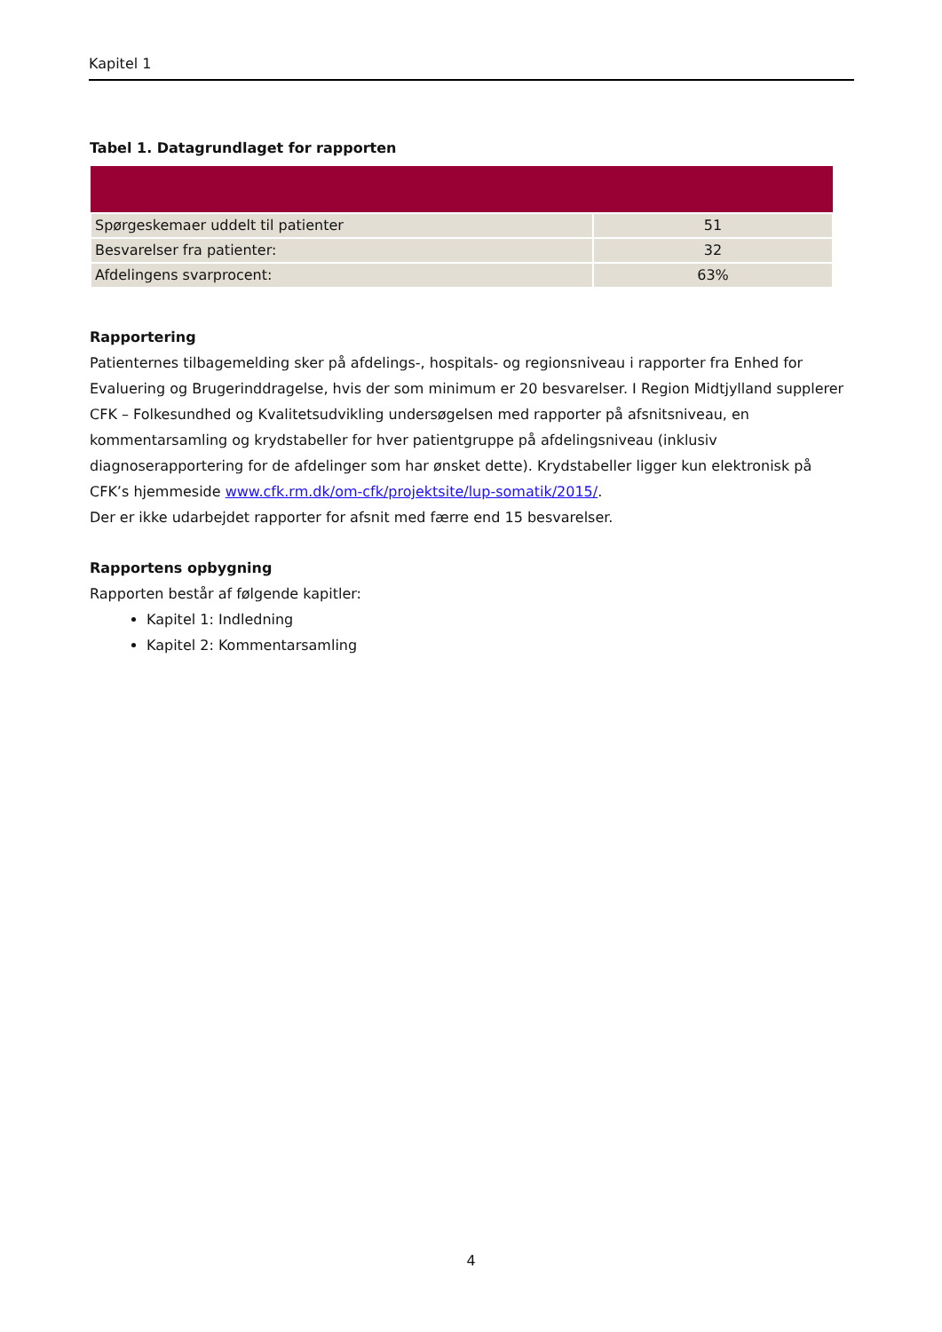Kapitel 1
Tabel 1. Datagrundlaget for rapporten
| Spørgeskemaer uddelt til patienter | 51 |
| Besvarelser fra patienter: | 32 |
| Afdelingens svarprocent: | 63% |
Rapportering
Patienternes tilbagemelding sker på afdelings-, hospitals- og regionsniveau i rapporter fra Enhed for Evaluering og Brugerinddragelse, hvis der som minimum er 20 besvarelser. I Region Midtjylland supplerer CFK – Folkesundhed og Kvalitetsudvikling undersøgelsen med rapporter på afsnitsniveau, en kommentarsamling og krydstabeller for hver patientgruppe på afdelingsniveau (inklusiv diagnoserapportering for de afdelinger som har ønsket dette). Krydstabeller ligger kun elektronisk på CFK’s hjemmeside www.cfk.rm.dk/om-cfk/projektsite/lup-somatik/2015/.
Der er ikke udarbejdet rapporter for afsnit med færre end 15 besvarelser.
Rapportens opbygning
Rapporten består af følgende kapitler:
Kapitel 1: Indledning
Kapitel 2: Kommentarsamling
4